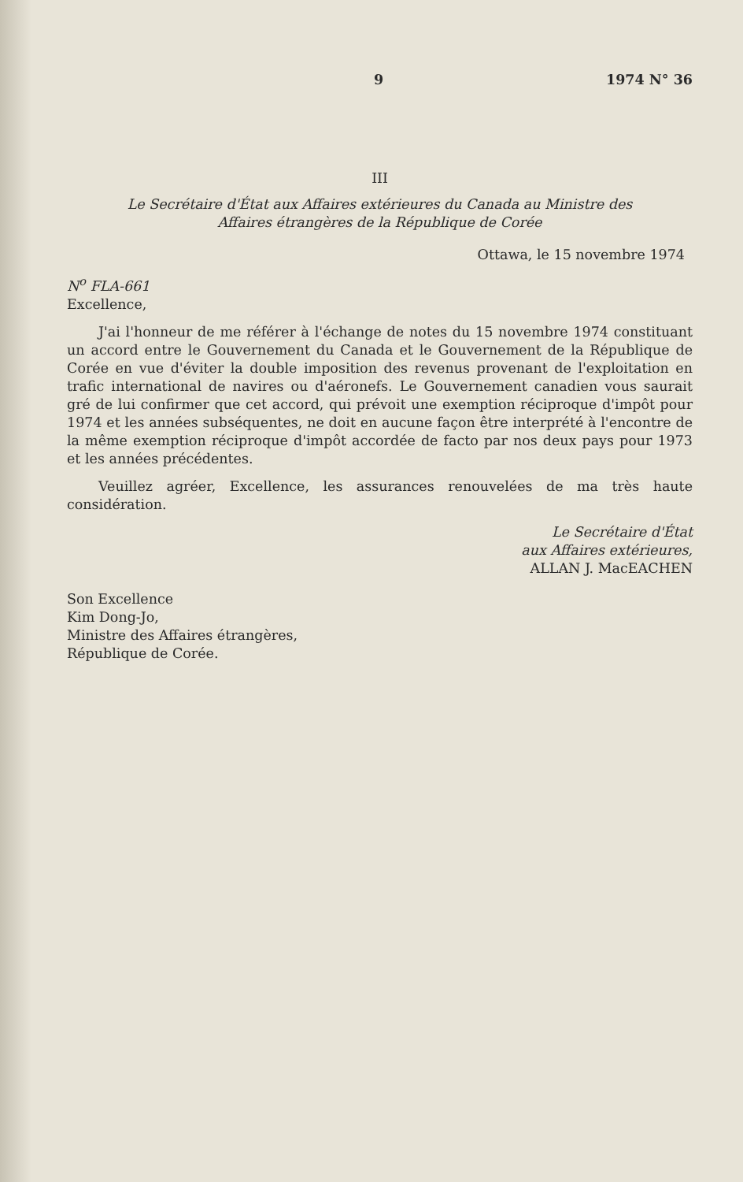9 1974 N° 36
III
Le Secrétaire d'État aux Affaires extérieures du Canada au Ministre des
Affaires étrangères de la République de Corée
Ottawa, le 15 novembre 1974
N<sup>o</sup> FLA-661
Excellence,
J'ai l'honneur de me référer à l'échange de notes du 15 novembre 1974 constituant un accord entre le Gouvernement du Canada et le Gouvernement de la République de Corée en vue d'éviter la double imposition des revenus provenant de l'exploitation en trafic international de navires ou d'aéronefs. Le Gouvernement canadien vous saurait gré de lui confirmer que cet accord, qui prévoit une exemption réciproque d'impôt pour 1974 et les années subséquentes, ne doit en aucune façon être interprété à l'encontre de la même exemption réciproque d'impôt accordée de facto par nos deux pays pour 1973 et les années précédentes.
Veuillez agréer, Excellence, les assurances renouvelées de ma très haute considération.
Le Secrétaire d'État
aux Affaires extérieures,
ALLAN J. MacEACHEN
Son Excellence
Kim Dong-Jo,
Ministre des Affaires étrangères,
République de Corée.